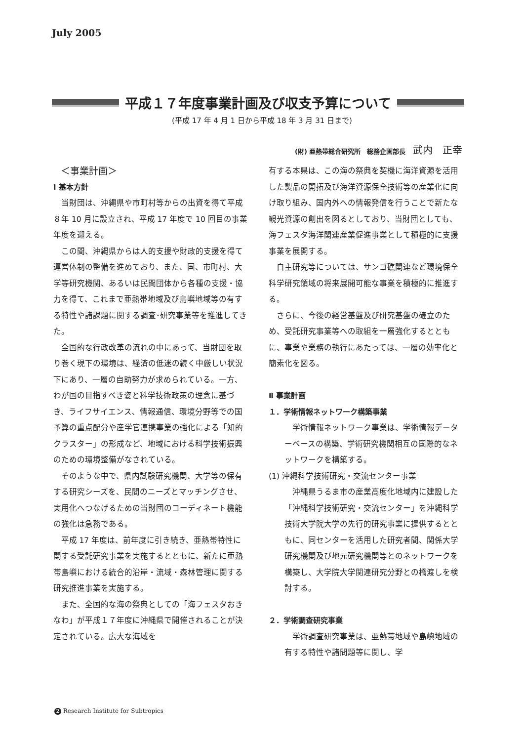July 2005
平成１７年度事業計画及び収支予算について
(平成 17 年 4 月 1 日から平成 18 年 3 月 31 日まで)
(財) 亜熱帯総合研究所　総務企画部長 武内　正幸
＜事業計画＞
Ⅰ 基本方針
当財団は、沖縄県や市町村等からの出資を得て平成８年 10 月に設立され、平成 17 年度で 10 回目の事業年度を迎える。
この間、沖縄県からは人的支援や財政的支援を得て運営体制の整備を進めており、また、国、市町村、大学等研究機関、あるいは民間団体から各種の支援・協力を得て、これまで亜熱帯地域及び島嶼地域等の有する特性や諸課題に関する調査･研究事業等を推進してきた。
全国的な行政改革の流れの中にあって、当財団を取り巻く現下の環境は、経済の低迷の続く中厳しい状況下にあり、一層の自助努力が求められている。一方、わが国の目指すべき姿と科学技術政策の理念に基づき、ライフサイエンス、情報通信、環境分野等での国予算の重点配分や産学官連携事業の強化による「知的クラスター」の形成など、地域における科学技術振興のための環境整備がなされている。
そのような中で、県内試験研究機関、大学等の保有する研究シーズを、民間のニーズとマッチングさせ、実用化へつなげるための当財団のコーディネート機能の強化は急務である。
平成 17 年度は、前年度に引き続き、亜熱帯特性に関する受託研究事業を実施するとともに、新たに亜熱帯島嶼における統合的沿岸・流域・森林管理に関する研究推進事業を実施する。
また、全国的な海の祭典としての「海フェスタおきなわ」が平成１７年度に沖縄県で開催されることが決定されている。広大な海域を
有する本県は、この海の祭典を契機に海洋資源を活用した製品の開拓及び海洋資源保全技術等の産業化に向け取り組み、国内外への情報発信を行うことで新たな観光資源の創出を図るとしており、当財団としても、海フェスタ海洋関連産業促進事業として積極的に支援事業を展開する。
自主研究等については、サンゴ礁関連など環境保全科学研究領域の将来展開可能な事業を積極的に推進する。
さらに、今後の経営基盤及び研究基盤の確立のため、受託研究事業等への取組を一層強化するとともに、事業や業務の執行にあたっては、一層の効率化と簡素化を図る。
Ⅱ 事業計画
１．学術情報ネットワーク構築事業
学術情報ネットワーク事業は、学術情報データーベースの構築、学術研究機関相互の国際的なネットワークを構築する。
(1) 沖縄科学技術研究・交流センター事業
沖縄県うるま市の産業高度化地域内に建設した「沖縄科学技術研究・交流センター」を沖縄科学技術大学院大学の先行的研究事業に提供するとともに、同センターを活用した研究者間、関係大学研究機関及び地元研究機関等とのネットワークを構築し、大学院大学関連研究分野との橋渡しを検討する。
２．学術調査研究事業
学術調査研究事業は、亜熱帯地域や島嶼地域の有する特性や諸問題等に関し、学
2 Research Institute for Subtropics